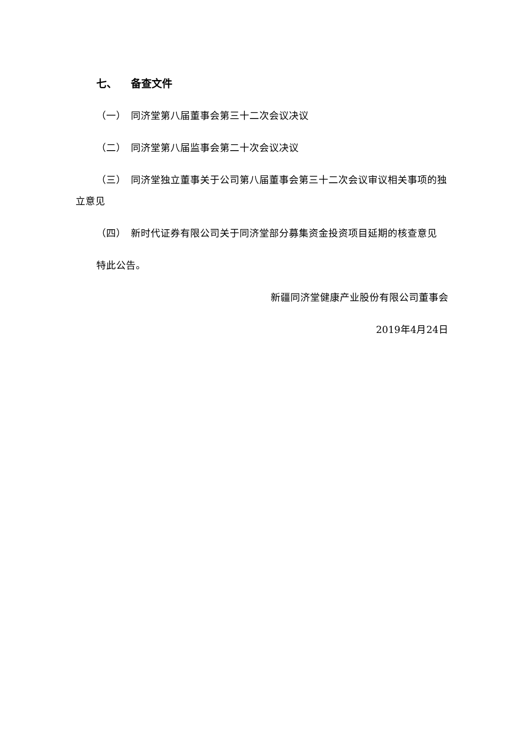七、 备查文件
（一） 同济堂第八届董事会第三十二次会议决议
（二） 同济堂第八届监事会第二十次会议决议
（三） 同济堂独立董事关于公司第八届董事会第三十二次会议审议相关事项的独立意见
（四） 新时代证券有限公司关于同济堂部分募集资金投资项目延期的核查意见
特此公告。
新疆同济堂健康产业股份有限公司董事会
2019年4月24日